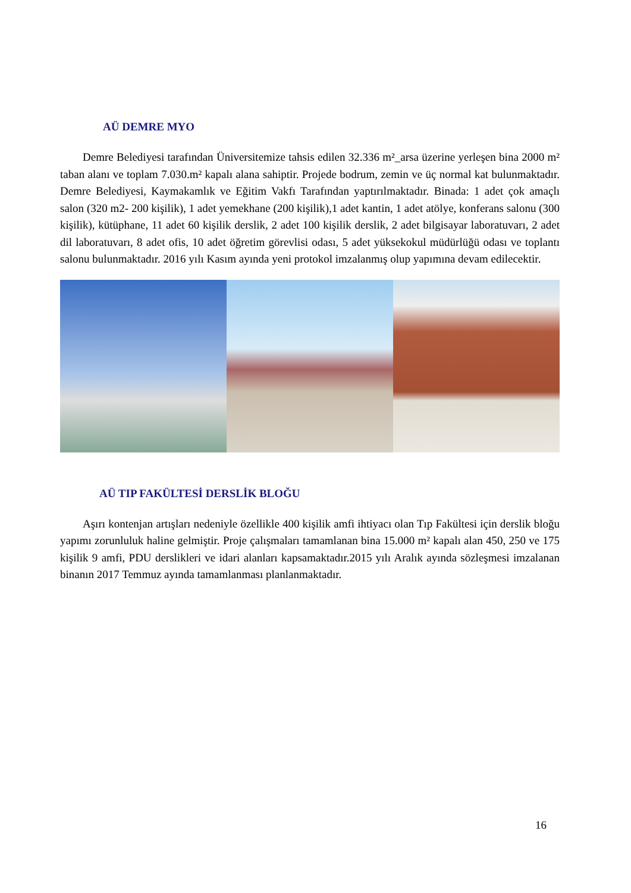AÜ DEMRE MYO
Demre Belediyesi tarafından Üniversitemize tahsis edilen 32.336 m²_arsa üzerine yerleşen bina 2000 m² taban alanı ve toplam 7.030.m² kapalı alana sahiptir. Projede bodrum, zemin ve üç normal kat bulunmaktadır. Demre Belediyesi, Kaymakamlık ve Eğitim Vakfı Tarafından yaptırılmaktadır. Binada: 1 adet çok amaçlı salon (320 m2- 200 kişilik), 1 adet yemekhane (200 kişilik),1 adet kantin, 1 adet atölye, konferans salonu (300 kişilik), kütüphane, 11 adet 60 kişilik derslik, 2 adet 100 kişilik derslik, 2 adet bilgisayar laboratuvarı, 2 adet dil laboratuvarı, 8 adet ofis, 10 adet öğretim görevlisi odası, 5 adet yüksekokul müdürlüğü odası ve toplantı salonu bulunmaktadır. 2016 yılı Kasım ayında yeni protokol imzalanmış olup yapımına devam edilecektir.
AÜ TIP FAKÜLTESİ DERSLİK BLOĞU
Aşırı kontenjan artışları nedeniyle özellikle 400 kişilik amfi ihtiyacı olan Tıp Fakültesi için derslik bloğu yapımı zorunluluk haline gelmiştir. Proje çalışmaları tamamlanan bina 15.000 m² kapalı alan 450, 250 ve 175 kişilik 9 amfi, PDU derslikleri ve idari alanları kapsamaktadır.2015 yılı Aralık ayında sözleşmesi imzalanan binanın 2017 Temmuz ayında tamamlanması planlanmaktadır.
16